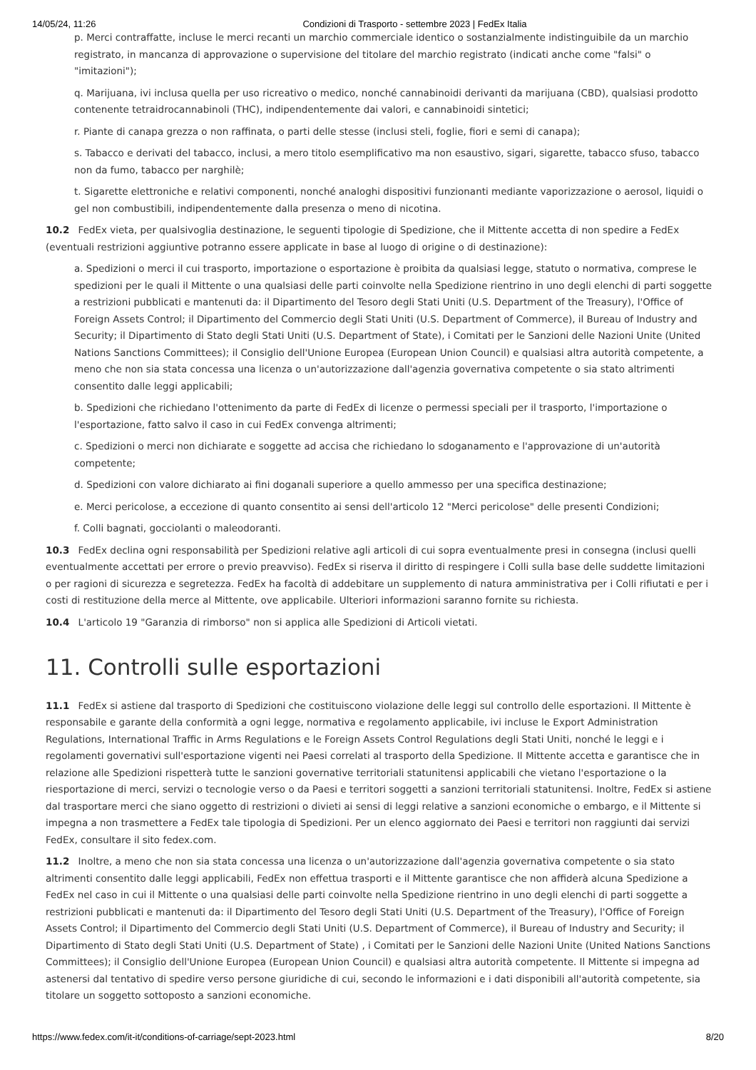14/05/24, 11:26 Condizioni di Trasporto - settembre 2023 | FedEx Italia
p. Merci contraffatte, incluse le merci recanti un marchio commerciale identico o sostanzialmente indistinguibile da un marchio registrato, in mancanza di approvazione o supervisione del titolare del marchio registrato (indicati anche come "falsi" o "imitazioni");
q. Marijuana, ivi inclusa quella per uso ricreativo o medico, nonché cannabinoidi derivanti da marijuana (CBD), qualsiasi prodotto contenente tetraidrocannabinoli (THC), indipendentemente dai valori, e cannabinoidi sintetici;
r. Piante di canapa grezza o non raffinata, o parti delle stesse (inclusi steli, foglie, fiori e semi di canapa);
s. Tabacco e derivati del tabacco, inclusi, a mero titolo esemplificativo ma non esaustivo, sigari, sigarette, tabacco sfuso, tabacco non da fumo, tabacco per narghilè;
t. Sigarette elettroniche e relativi componenti, nonché analoghi dispositivi funzionanti mediante vaporizzazione o aerosol, liquidi o gel non combustibili, indipendentemente dalla presenza o meno di nicotina.
10.2 FedEx vieta, per qualsivoglia destinazione, le seguenti tipologie di Spedizione, che il Mittente accetta di non spedire a FedEx (eventuali restrizioni aggiuntive potranno essere applicate in base al luogo di origine o di destinazione):
a. Spedizioni o merci il cui trasporto, importazione o esportazione è proibita da qualsiasi legge, statuto o normativa, comprese le spedizioni per le quali il Mittente o una qualsiasi delle parti coinvolte nella Spedizione rientrino in uno degli elenchi di parti soggette a restrizioni pubblicati e mantenuti da: il Dipartimento del Tesoro degli Stati Uniti (U.S. Department of the Treasury), l'Office of Foreign Assets Control; il Dipartimento del Commercio degli Stati Uniti (U.S. Department of Commerce), il Bureau of Industry and Security; il Dipartimento di Stato degli Stati Uniti (U.S. Department of State), i Comitati per le Sanzioni delle Nazioni Unite (United Nations Sanctions Committees); il Consiglio dell'Unione Europea (European Union Council) e qualsiasi altra autorità competente, a meno che non sia stata concessa una licenza o un'autorizzazione dall'agenzia governativa competente o sia stato altrimenti consentito dalle leggi applicabili;
b. Spedizioni che richiedano l'ottenimento da parte di FedEx di licenze o permessi speciali per il trasporto, l'importazione o l'esportazione, fatto salvo il caso in cui FedEx convenga altrimenti;
c. Spedizioni o merci non dichiarate e soggette ad accisa che richiedano lo sdoganamento e l'approvazione di un'autorità competente;
d. Spedizioni con valore dichiarato ai fini doganali superiore a quello ammesso per una specifica destinazione;
e. Merci pericolose, a eccezione di quanto consentito ai sensi dell'articolo 12 "Merci pericolose" delle presenti Condizioni;
f. Colli bagnati, gocciolanti o maleodoranti.
10.3 FedEx declina ogni responsabilità per Spedizioni relative agli articoli di cui sopra eventualmente presi in consegna (inclusi quelli eventualmente accettati per errore o previo preavviso). FedEx si riserva il diritto di respingere i Colli sulla base delle suddette limitazioni o per ragioni di sicurezza e segretezza. FedEx ha facoltà di addebitare un supplemento di natura amministrativa per i Colli rifiutati e per i costi di restituzione della merce al Mittente, ove applicabile. Ulteriori informazioni saranno fornite su richiesta.
10.4 L'articolo 19 "Garanzia di rimborso" non si applica alle Spedizioni di Articoli vietati.
11. Controlli sulle esportazioni
11.1 FedEx si astiene dal trasporto di Spedizioni che costituiscono violazione delle leggi sul controllo delle esportazioni. Il Mittente è responsabile e garante della conformità a ogni legge, normativa e regolamento applicabile, ivi incluse le Export Administration Regulations, International Traffic in Arms Regulations e le Foreign Assets Control Regulations degli Stati Uniti, nonché le leggi e i regolamenti governativi sull'esportazione vigenti nei Paesi correlati al trasporto della Spedizione. Il Mittente accetta e garantisce che in relazione alle Spedizioni rispetterà tutte le sanzioni governative territoriali statunitensi applicabili che vietano l'esportazione o la riesportazione di merci, servizi o tecnologie verso o da Paesi e territori soggetti a sanzioni territoriali statunitensi. Inoltre, FedEx si astiene dal trasportare merci che siano oggetto di restrizioni o divieti ai sensi di leggi relative a sanzioni economiche o embargo, e il Mittente si impegna a non trasmettere a FedEx tale tipologia di Spedizioni. Per un elenco aggiornato dei Paesi e territori non raggiunti dai servizi FedEx, consultare il sito fedex.com.
11.2 Inoltre, a meno che non sia stata concessa una licenza o un'autorizzazione dall'agenzia governativa competente o sia stato altrimenti consentito dalle leggi applicabili, FedEx non effettua trasporti e il Mittente garantisce che non affiderà alcuna Spedizione a FedEx nel caso in cui il Mittente o una qualsiasi delle parti coinvolte nella Spedizione rientrino in uno degli elenchi di parti soggette a restrizioni pubblicati e mantenuti da: il Dipartimento del Tesoro degli Stati Uniti (U.S. Department of the Treasury), l'Office of Foreign Assets Control; il Dipartimento del Commercio degli Stati Uniti (U.S. Department of Commerce), il Bureau of Industry and Security; il Dipartimento di Stato degli Stati Uniti (U.S. Department of State) , i Comitati per le Sanzioni delle Nazioni Unite (United Nations Sanctions Committees); il Consiglio dell'Unione Europea (European Union Council) e qualsiasi altra autorità competente. Il Mittente si impegna ad astenersi dal tentativo di spedire verso persone giuridiche di cui, secondo le informazioni e i dati disponibili all'autorità competente, sia titolare un soggetto sottoposto a sanzioni economiche.
https://www.fedex.com/it-it/conditions-of-carriage/sept-2023.html 8/20